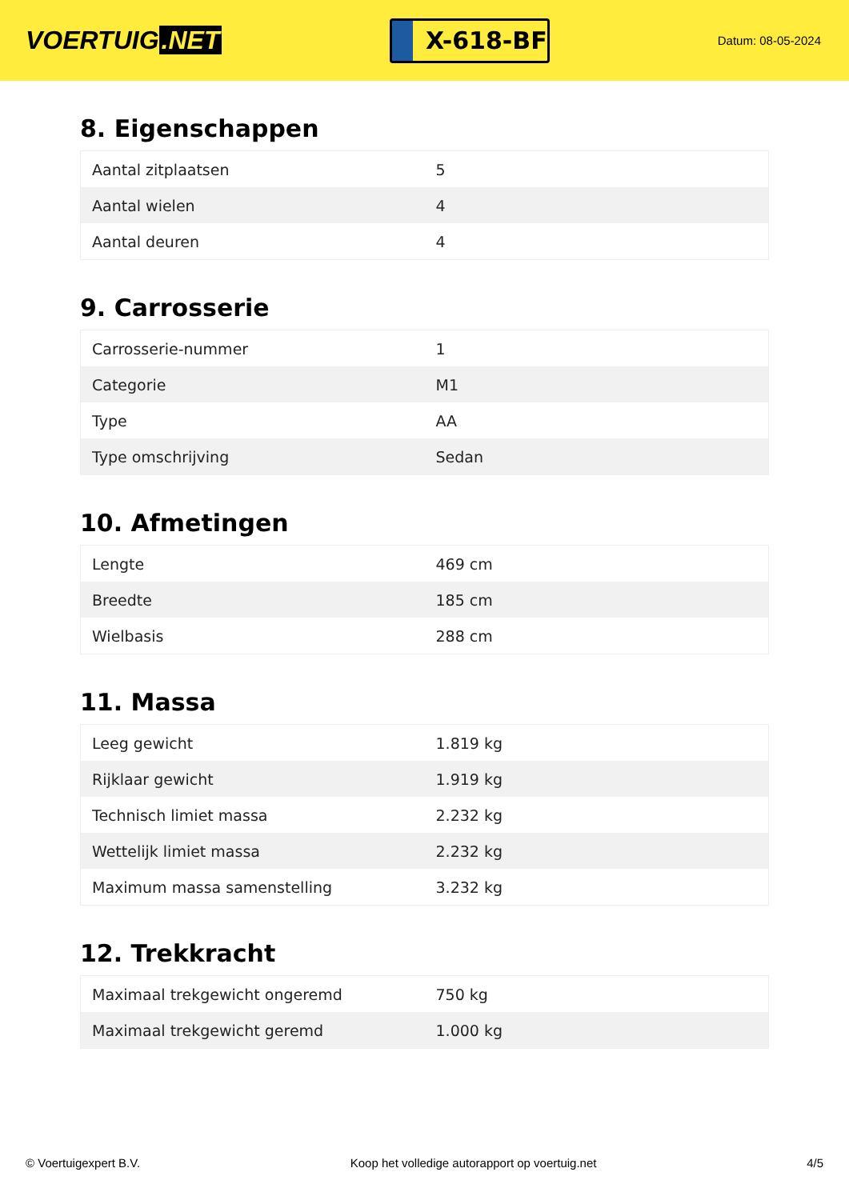VOERTUIG.NET
X-618-BF
Datum: 08-05-2024
8. Eigenschappen
| Aantal zitplaatsen | 5 |
| Aantal wielen | 4 |
| Aantal deuren | 4 |
9. Carrosserie
| Carrosserie-nummer | 1 |
| Categorie | M1 |
| Type | AA |
| Type omschrijving | Sedan |
10. Afmetingen
| Lengte | 469 cm |
| Breedte | 185 cm |
| Wielbasis | 288 cm |
11. Massa
| Leeg gewicht | 1.819 kg |
| Rijklaar gewicht | 1.919 kg |
| Technisch limiet massa | 2.232 kg |
| Wettelijk limiet massa | 2.232 kg |
| Maximum massa samenstelling | 3.232 kg |
12. Trekkracht
| Maximaal trekgewicht ongeremd | 750 kg |
| Maximaal trekgewicht geremd | 1.000 kg |
© Voertuigexpert B.V. Koop het volledige autorapport op voertuig.net 4/5